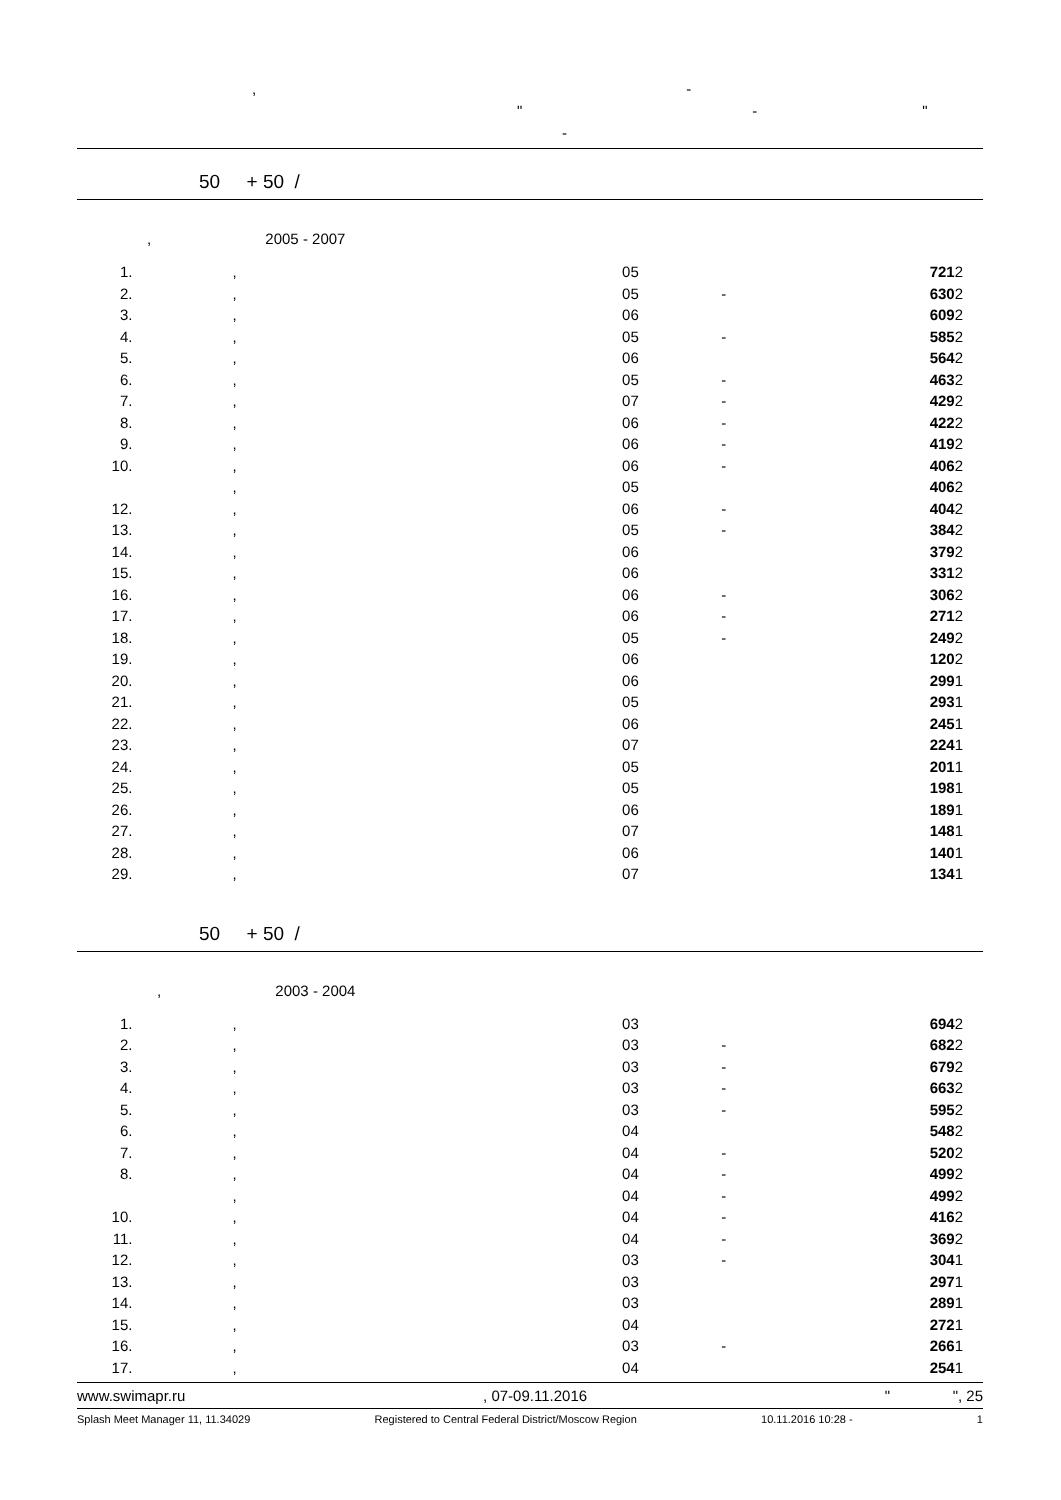, -
" - "
-
50 + 50 /
, 2005 - 2007
| 1. | , | 05 | | 721 | 2 |
| 2. | , | 05 | - | 630 | 2 |
| 3. | , | 06 | | 609 | 2 |
| 4. | , | 05 | - | 585 | 2 |
| 5. | , | 06 | | 564 | 2 |
| 6. | , | 05 | - | 463 | 2 |
| 7. | , | 07 | - | 429 | 2 |
| 8. | , | 06 | - | 422 | 2 |
| 9. | , | 06 | - | 419 | 2 |
| 10. | , | 06 | - | 406 | 2 |
| | , | 05 | | 406 | 2 |
| 12. | , | 06 | - | 404 | 2 |
| 13. | , | 05 | - | 384 | 2 |
| 14. | , | 06 | | 379 | 2 |
| 15. | , | 06 | | 331 | 2 |
| 16. | , | 06 | - | 306 | 2 |
| 17. | , | 06 | - | 271 | 2 |
| 18. | , | 05 | - | 249 | 2 |
| 19. | , | 06 | | 120 | 2 |
| 20. | , | 06 | | 299 | 1 |
| 21. | , | 05 | | 293 | 1 |
| 22. | , | 06 | | 245 | 1 |
| 23. | , | 07 | | 224 | 1 |
| 24. | , | 05 | | 201 | 1 |
| 25. | , | 05 | | 198 | 1 |
| 26. | , | 06 | | 189 | 1 |
| 27. | , | 07 | | 148 | 1 |
| 28. | , | 06 | | 140 | 1 |
| 29. | , | 07 | | 134 | 1 |
50 + 50 /
, 2003 - 2004
| 1. | , | 03 | | 694 | 2 |
| 2. | , | 03 | - | 682 | 2 |
| 3. | , | 03 | - | 679 | 2 |
| 4. | , | 03 | - | 663 | 2 |
| 5. | , | 03 | - | 595 | 2 |
| 6. | , | 04 | | 548 | 2 |
| 7. | , | 04 | - | 520 | 2 |
| 8. | , | 04 | - | 499 | 2 |
| | , | 04 | - | 499 | 2 |
| 10. | , | 04 | - | 416 | 2 |
| 11. | , | 04 | - | 369 | 2 |
| 12. | , | 03 | - | 304 | 1 |
| 13. | , | 03 | | 297 | 1 |
| 14. | , | 03 | | 289 | 1 |
| 15. | , | 04 | | 272 | 1 |
| 16. | , | 03 | - | 266 | 1 |
| 17. | , | 04 | | 254 | 1 |
www.swimapr.ru, 07-09.11.2016 " ", 25
Splash Meet Manager 11, 11.34029 Registered to Central Federal District/Moscow Region 10.11.2016 10:28 - 1